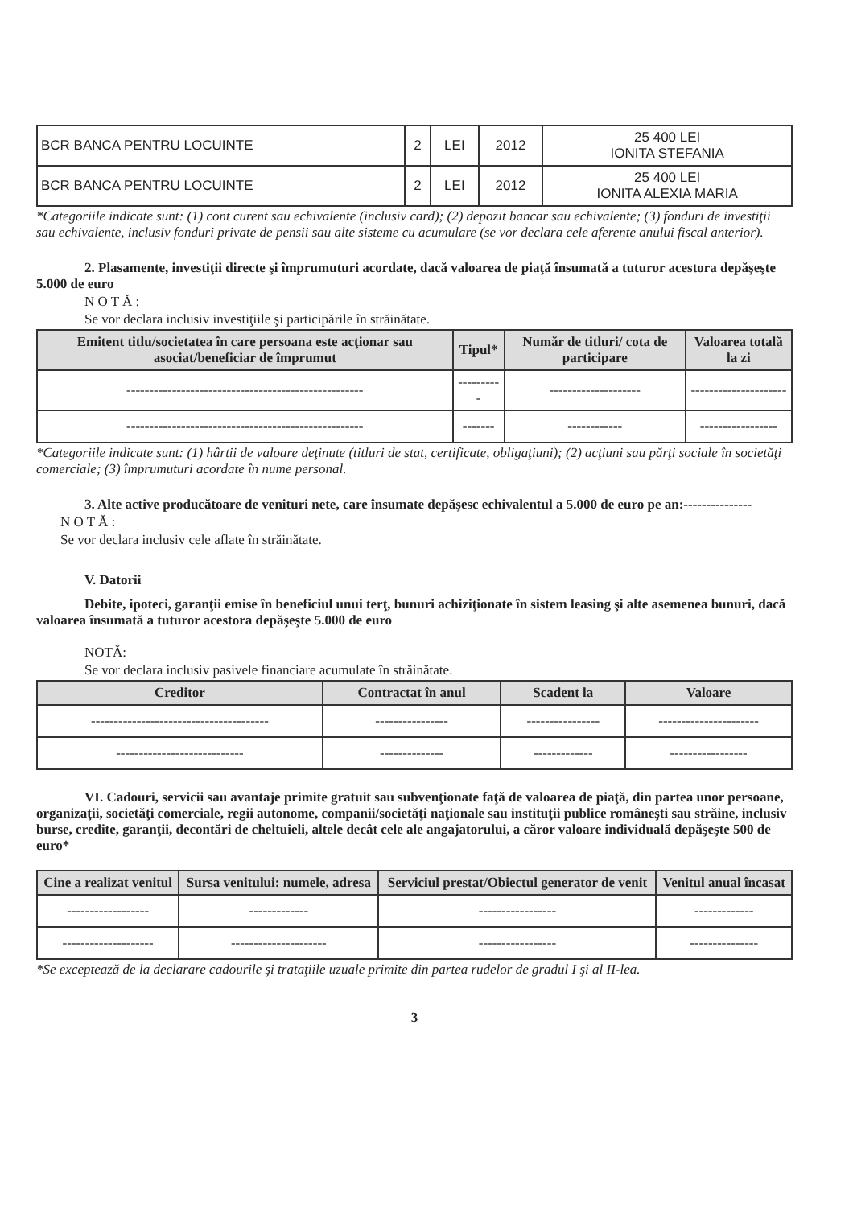| BCR BANCA PENTRU LOCUINTE | 2 | LEI | 2012 | 25 400 LEI IONITA STEFANIA |
| BCR BANCA PENTRU LOCUINTE | 2 | LEI | 2012 | 25 400 LEI IONITA ALEXIA MARIA |
*Categoriile indicate sunt: (1) cont curent sau echivalente (inclusiv card); (2) depozit bancar sau echivalente; (3) fonduri de investiţii sau echivalente, inclusiv fonduri private de pensii sau alte sisteme cu acumulare (se vor declara cele aferente anului fiscal anterior).
2. Plasamente, investiţii directe şi împrumuturi acordate, dacă valoarea de piaţă însumată a tuturor acestora depăşeşte 5.000 de euro
N O T Ă :
Se vor declara inclusiv investiţiile şi participările în străinătate.
| Emitent titlu/societatea în care persoana este acţionar sau asociat/beneficiar de împrumut | Tipul* | Număr de titluri/ cota de participare | Valoarea totală la zi |
| --- | --- | --- | --- |
| ---------------------------------------------------- | ---------- | -------------------- | --------------------- |
| ---------------------------------------------------- | ------- | ------------ | ----------------- |
*Categoriile indicate sunt: (1) hârtii de valoare deţinute (titluri de stat, certificate, obligaţiuni); (2) acţiuni sau părţi sociale în societăţi comerciale; (3) împrumuturi acordate în nume personal.
3. Alte active producătoare de venituri nete, care însumate depăşesc echivalentul a 5.000 de euro pe an:---------------
N O T Ă :
Se vor declara inclusiv cele aflate în străinătate.
V. Datorii
Debite, ipoteci, garanţii emise în beneficiul unui terţ, bunuri achiziţionate în sistem leasing şi alte asemenea bunuri, dacă valoarea însumată a tuturor acestora depăşeşte 5.000 de euro
NOTĂ:
Se vor declara inclusiv pasivele financiare acumulate în străinătate.
| Creditor | Contractat în anul | Scadent la | Valoare |
| --- | --- | --- | --- |
| --------------------------------------- | ---------------- | ---------------- | ---------------------- |
| ---------------------------- | -------------- | ------------- | ----------------- |
VI. Cadouri, servicii sau avantaje primite gratuit sau subvenţionate faţă de valoarea de piaţă, din partea unor persoane, organizaţii, societăţi comerciale, regii autonome, companii/societăţi naţionale sau instituţii publice româneşti sau străine, inclusiv burse, credite, garanţii, decontări de cheltuieli, altele decât cele ale angajatorului, a căror valoare individuală depăşeşte 500 de euro*
| Cine a realizat venitul | Sursa venitului: numele, adresa | Serviciul prestat/Obiectul generator de venit | Venitul anual încasat |
| --- | --- | --- | --- |
| ------------------ | ------------- | ----------------- | ------------- |
| -------------------- | --------------------- | ----------------- | --------------- |
*Se exceptează de la declarare cadourile şi trataţiile uzuale primite din partea rudelor de gradul I şi al II-lea.
3